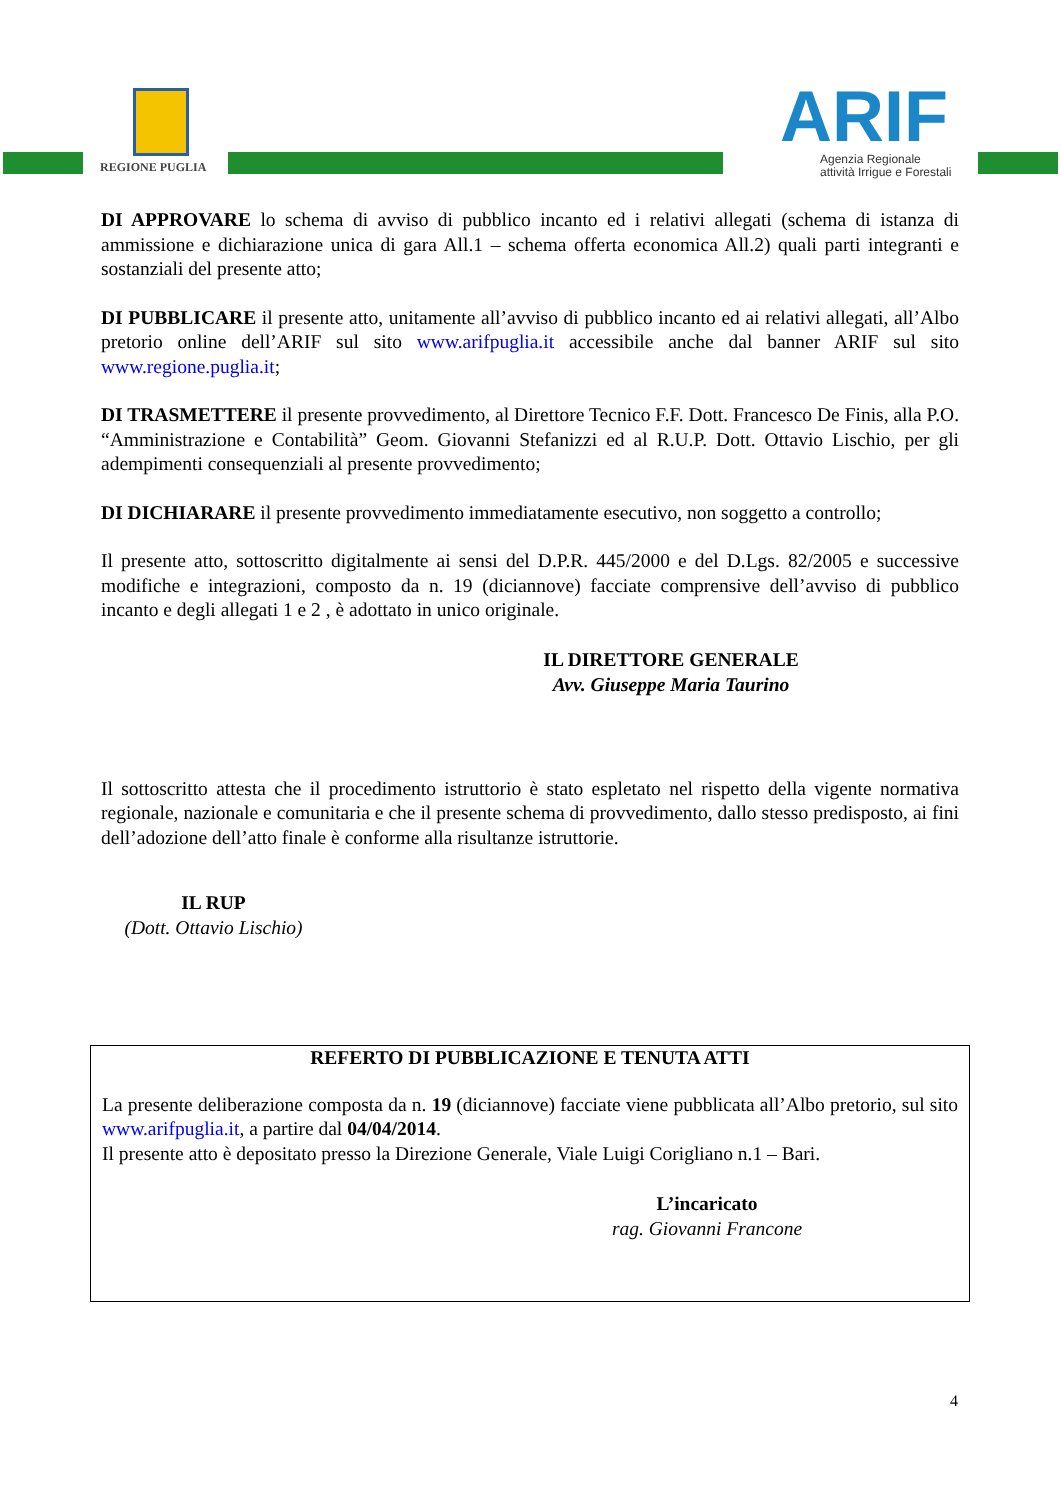REGIONE PUGLIA
ARIF
Agenzia Regionale
attività Irrigue e Forestali
DI APPROVARE lo schema di avviso di pubblico incanto ed i relativi allegati (schema di istanza di ammissione e dichiarazione unica di gara All.1 – schema offerta economica All.2) quali parti integranti e sostanziali del presente atto;
DI PUBBLICARE il presente atto, unitamente all’avviso di pubblico incanto ed ai relativi allegati, all’Albo pretorio online dell’ARIF sul sito www.arifpuglia.it accessibile anche dal banner ARIF sul sito www.regione.puglia.it;
DI TRASMETTERE il presente provvedimento, al Direttore Tecnico F.F. Dott. Francesco De Finis, alla P.O. “Amministrazione e Contabilità” Geom. Giovanni Stefanizzi ed al R.U.P. Dott. Ottavio Lischio, per gli adempimenti consequenziali al presente provvedimento;
DI DICHIARARE il presente provvedimento immediatamente esecutivo, non soggetto a controllo;
Il presente atto, sottoscritto digitalmente ai sensi del D.P.R. 445/2000 e del D.Lgs. 82/2005 e successive modifiche e integrazioni, composto da n. 19 (diciannove) facciate comprensive dell’avviso di pubblico incanto e degli allegati 1 e 2 , è adottato in unico originale.
IL DIRETTORE GENERALE
Avv. Giuseppe Maria Taurino
Il sottoscritto attesta che il procedimento istruttorio è stato espletato nel rispetto della vigente normativa regionale, nazionale e comunitaria e che il presente schema di provvedimento, dallo stesso predisposto, ai fini dell’adozione dell’atto finale è conforme alla risultanze istruttorie.
IL RUP
(Dott. Ottavio Lischio)
REFERTO DI PUBBLICAZIONE E TENUTA ATTI
La presente deliberazione composta da n. 19 (diciannove) facciate viene pubblicata all’Albo pretorio, sul sito www.arifpuglia.it, a partire dal 04/04/2014.
Il presente atto è depositato presso la Direzione Generale, Viale Luigi Corigliano n.1 – Bari.
L’incaricato
rag. Giovanni Francone
4